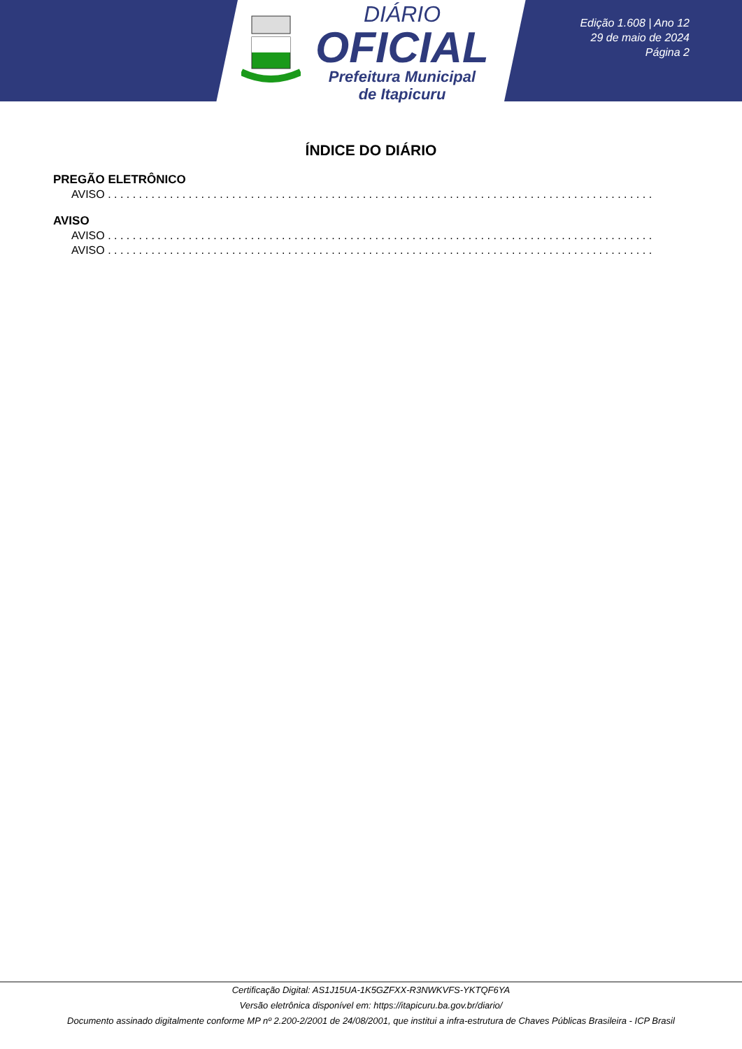DIÁRIO
OFICIAL
Prefeitura Municipal
de Itapicuru
Edição 1.608 | Ano 12
29 de maio de 2024
Página 2
ÍNDICE DO DIÁRIO
PREGÃO ELETRÔNICO
AVISO . . . . . . . . . . . . . . . . . . . . . . . . . . . . . . . . . . . . . . . . . . . . . . . . . . . . . . . . . . . . . . . . . . . . . . . . . . . . . . . . . . . . . . . . . . . . . . . . . . . . . .
AVISO
AVISO . . . . . . . . . . . . . . . . . . . . . . . . . . . . . . . . . . . . . . . . . . . . . . . . . . . . . . . . . . . . . . . . . . . . . . . . . . . . . . . . . . . . . . . . . . . . . . . . . . . . . .
AVISO . . . . . . . . . . . . . . . . . . . . . . . . . . . . . . . . . . . . . . . . . . . . . . . . . . . . . . . . . . . . . . . . . . . . . . . . . . . . . . . . . . . . . . . . . . . . . . . . . . . . . .
Certificação Digital: AS1J15UA-1K5GZFXX-R3NWKVFS-YKTQF6YA
Versão eletrônica disponível em: https://itapicuru.ba.gov.br/diario/
Documento assinado digitalmente conforme MP nº 2.200-2/2001 de 24/08/2001, que institui a infra-estrutura de Chaves Públicas Brasileira - ICP Brasil